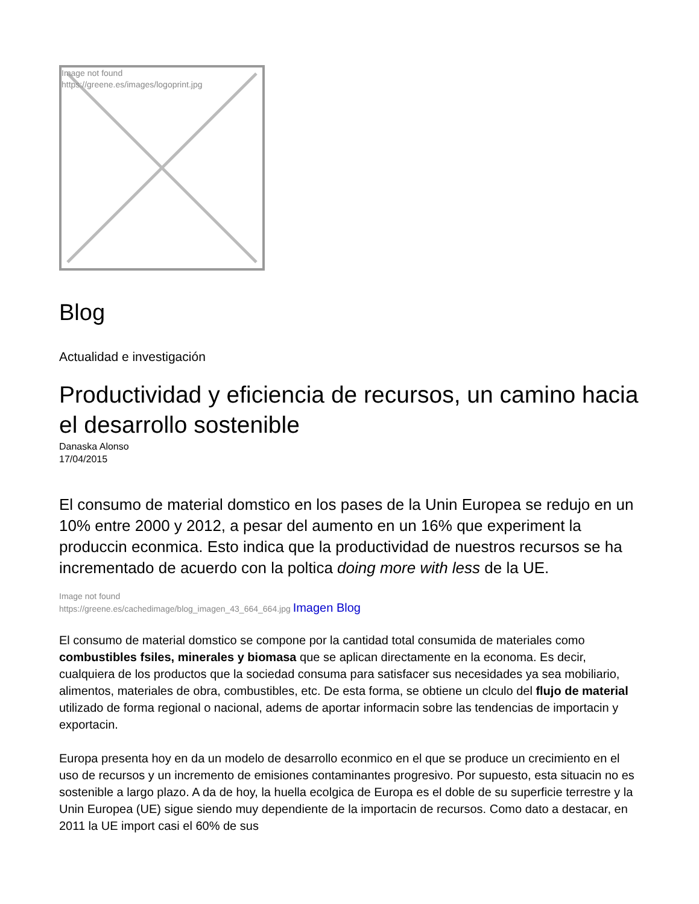Image not found
https://greene.es/images/logoprint.jpg
Blog
Actualidad e investigación
Productividad y eficiencia de recursos, un camino hacia el desarrollo sostenible
Danaska Alonso
17/04/2015
El consumo de material domstico en los pases de la Unin Europea se redujo en un 10% entre 2000 y 2012, a pesar del aumento en un 16% que experiment la produccin econmica. Esto indica que la productividad de nuestros recursos se ha incrementado de acuerdo con la poltica doing more with less de la UE.
Image not found
https://greene.es/cachedimage/blog_imagen_43_664_664.jpg Imagen Blog
El consumo de material domstico se compone por la cantidad total consumida de materiales como combustibles fsiles, minerales y biomasa que se aplican directamente en la economa. Es decir, cualquiera de los productos que la sociedad consuma para satisfacer sus necesidades ya sea mobiliario, alimentos, materiales de obra, combustibles, etc. De esta forma, se obtiene un clculo del flujo de material utilizado de forma regional o nacional, adems de aportar informacin sobre las tendencias de importacin y exportacin.
Europa presenta hoy en da un modelo de desarrollo econmico en el que se produce un crecimiento en el uso de recursos y un incremento de emisiones contaminantes progresivo. Por supuesto, esta situacin no es sostenible a largo plazo. A da de hoy, la huella ecolgica de Europa es el doble de su superficie terrestre y la Unin Europea (UE) sigue siendo muy dependiente de la importacin de recursos. Como dato a destacar, en 2011 la UE import casi el 60% de sus